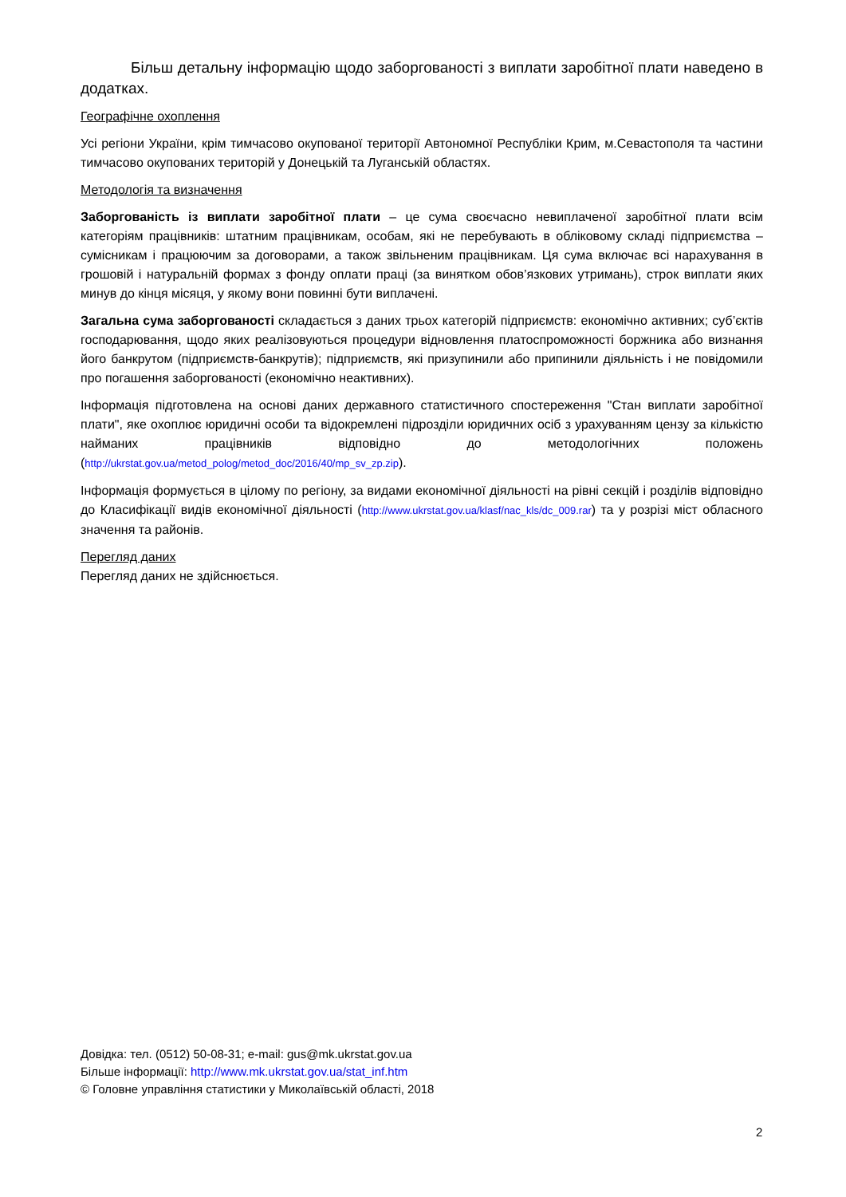Більш детальну інформацію щодо заборгованості з виплати заробітної плати наведено в додатках.
Географічне охоплення
Усі регіони України, крім тимчасово окупованої території Автономної Республіки Крим, м.Севастополя та частини тимчасово окупованих територій у Донецькій та Луганській областях.
Методологія та визначення
Заборгованість із виплати заробітної плати – це сума своєчасно невиплаченої заробітної плати всім категоріям працівників: штатним працівникам, особам, які не перебувають в обліковому складі підприємства – сумісникам і працюючим за договорами, а також звільненим працівникам. Ця сума включає всі нарахування в грошовій і натуральній формах з фонду оплати праці (за винятком обов’язкових утримань), строк виплати яких минув до кінця місяця, у якому вони повинні бути виплачені.
Загальна сума заборгованості складається з даних трьох категорій підприємств: економічно активних; суб’єктів господарювання, щодо яких реалізовуються процедури відновлення платоспроможності боржника або визнання його банкрутом (підприємств-банкрутів); підприємств, які призупинили або припинили діяльність і не повідомили про погашення заборгованості (економічно неактивних).
Інформація підготовлена на основі даних державного статистичного спостереження "Стан виплати заробітної плати", яке охоплює юридичні особи та відокремлені підрозділи юридичних осіб з урахуванням цензу за кількістю найманих працівників відповідно до методологічних положень (http://ukrstat.gov.ua/metod_polog/metod_doc/2016/40/mp_sv_zp.zip).
Інформація формується в цілому по регіону, за видами економічної діяльності на рівні секцій і розділів відповідно до Класифікації видів економічної діяльності (http://www.ukrstat.gov.ua/klasf/nac_kls/dc_009.rar) та у розрізі міст обласного значення та районів.
Перегляд даних
Перегляд даних не здійснюється.
Довідка: тел. (0512) 50-08-31; e-mail: gus@mk.ukrstat.gov.ua
Більше інформації: http://www.mk.ukrstat.gov.ua/stat_inf.htm
© Головне управління статистики у Миколаївській області, 2018
2